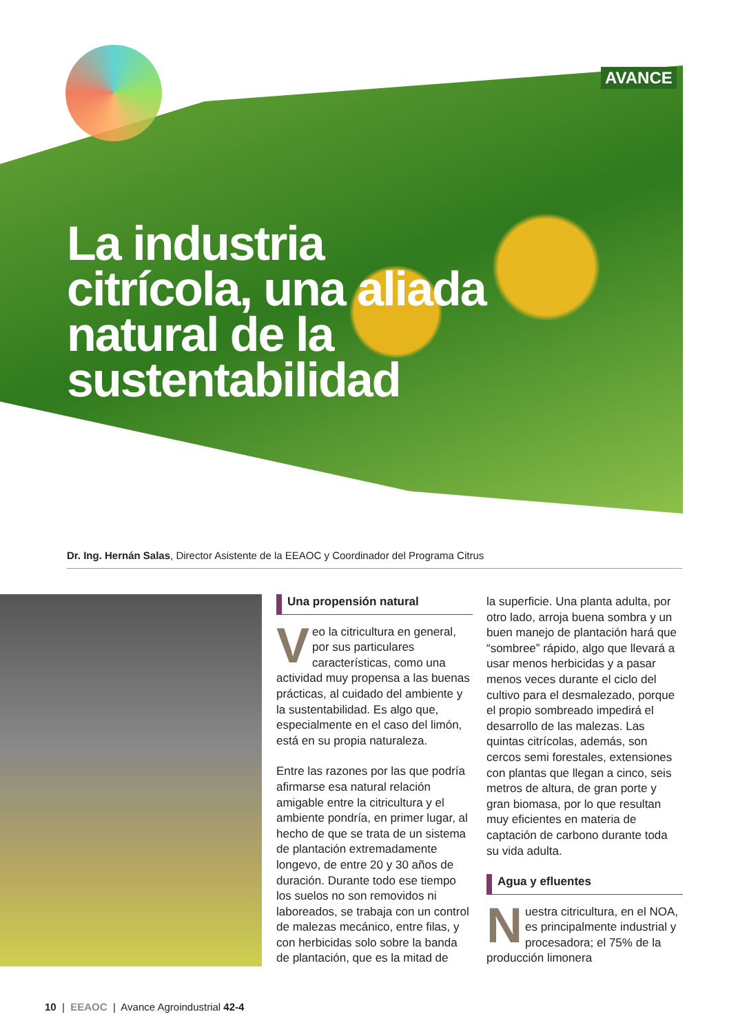AVANCE
La industria citrícola, una aliada natural de la sustentabilidad
Dr. Ing. Hernán Salas, Director Asistente de la EEAOC y Coordinador del Programa Citrus
Una propensión natural
Veo la citricultura en general, por sus particulares características, como una actividad muy propensa a las buenas prácticas, al cuidado del ambiente y la sustentabilidad. Es algo que, especialmente en el caso del limón, está en su propia naturaleza.
Entre las razones por las que podría afirmarse esa natural relación amigable entre la citricultura y el ambiente pondría, en primer lugar, al hecho de que se trata de un sistema de plantación extremadamente longevo, de entre 20 y 30 años de duración. Durante todo ese tiempo los suelos no son removidos ni laboreados, se trabaja con un control de malezas mecánico, entre filas, y con herbicidas solo sobre la banda de plantación, que es la mitad de
la superficie. Una planta adulta, por otro lado, arroja buena sombra y un buen manejo de plantación hará que “sombree” rápido, algo que llevará a usar menos herbicidas y a pasar menos veces durante el ciclo del cultivo para el desmalezado, porque el propio sombreado impedirá el desarrollo de las malezas. Las quintas citrícolas, además, son cercos semi forestales, extensiones con plantas que llegan a cinco, seis metros de altura, de gran porte y gran biomasa, por lo que resultan muy eficientes en materia de captación de carbono durante toda su vida adulta.
Agua y efluentes
Nuestra citricultura, en el NOA, es principalmente industrial y procesadora; el 75% de la producción limonera
10 | EEAOC | Avance Agroindustrial 42-4